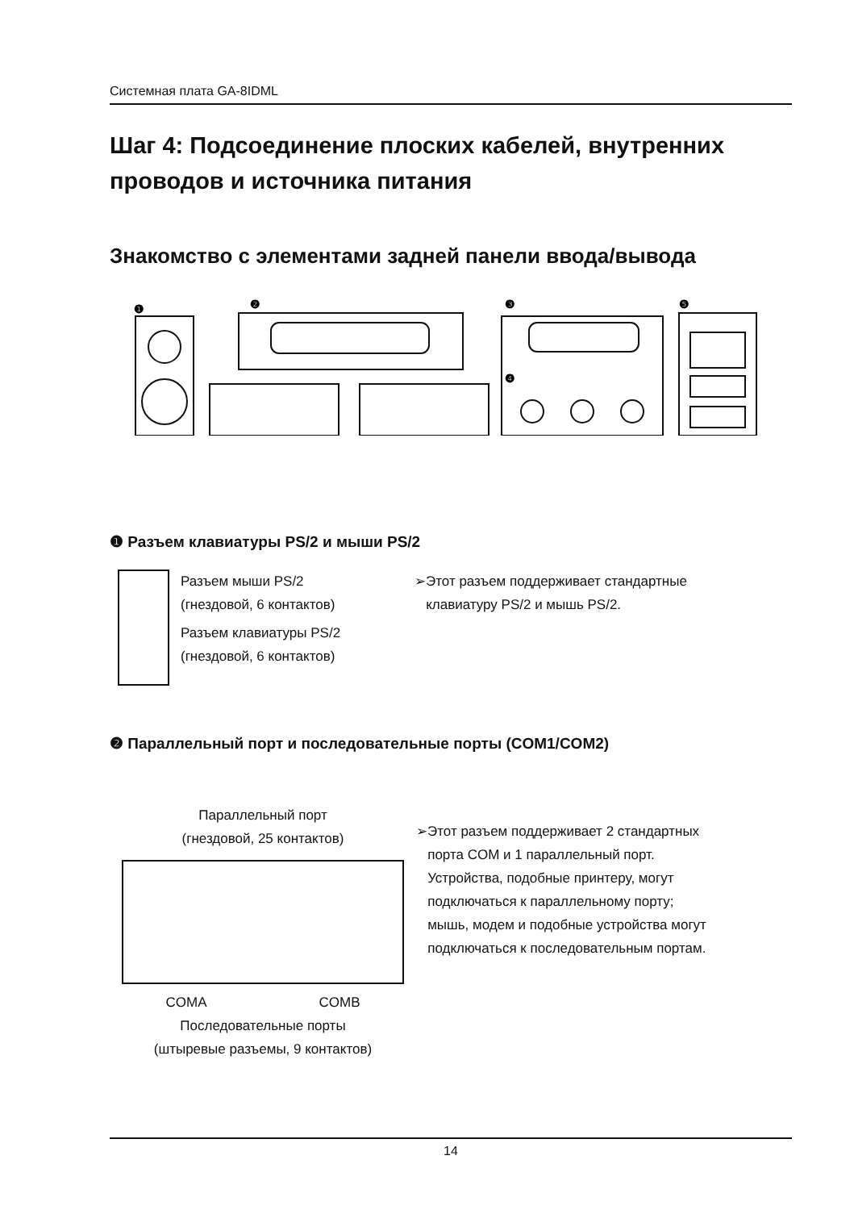Системная плата GA-8IDML
Шаг 4: Подсоединение плоских кабелей, внутренних проводов и источника питания
Знакомство с элементами задней панели ввода/вывода
❶
❷
❸
❹
❺
❶ Разъем клавиатуры PS/2 и мыши PS/2
Разъем мыши PS/2
(гнездовой, 6 контактов)
Разъем клавиатуры PS/2
(гнездовой, 6 контактов)
➢Этот разъем поддерживает стандартные
клавиатуру PS/2 и мышь PS/2.
❷ Параллельный порт и последовательные порты (COM1/COM2)
Параллельный порт
(гнездовой, 25 контактов)
COMA COMB
Последовательные порты
(штыревые разъемы, 9 контактов)
➢Этот разъем поддерживает 2 стандартных
порта COM и 1 параллельный порт.
Устройства, подобные принтеру, могут
подключаться к параллельному порту;
мышь, модем и подобные устройства могут
подключаться к последовательным портам.
14